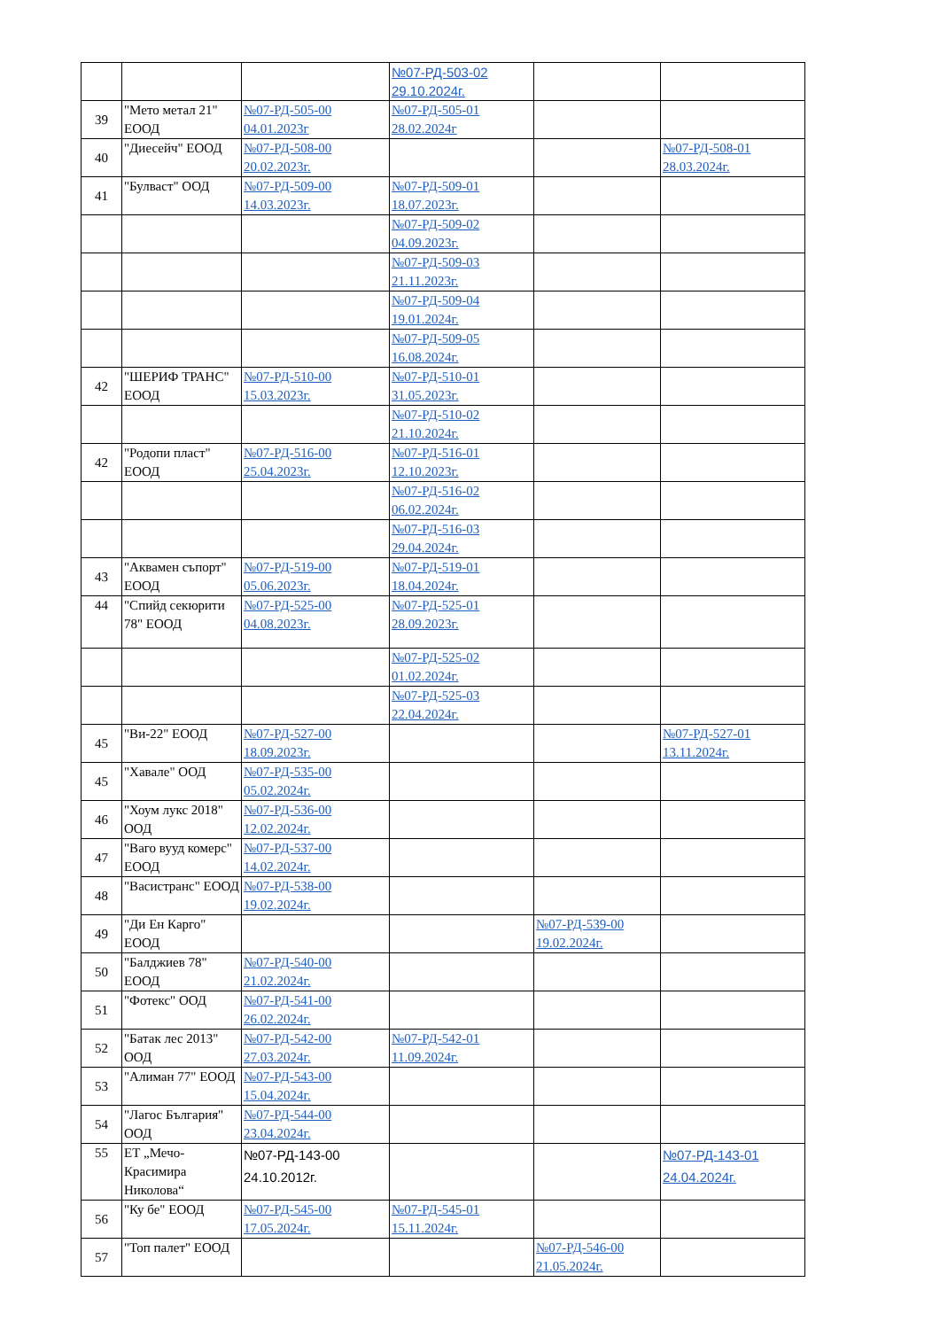| | | | №07-РД-503-02 29.10.2024г. | | |
| 39 | "Мето метал 21" ЕООД | №07-РД-505-00 04.01.2023г | №07-РД-505-01 28.02.2024г | | |
| 40 | "Диесейч" ЕООД | №07-РД-508-00 20.02.2023г. | | | №07-РД-508-01 28.03.2024г. |
| 41 | "Булваст" ООД | №07-РД-509-00 14.03.2023г. | №07-РД-509-01 18.07.2023г. | | |
| | | | №07-РД-509-02 04.09.2023г. | | |
| | | | №07-РД-509-03 21.11.2023г. | | |
| | | | №07-РД-509-04 19.01.2024г. | | |
| | | | №07-РД-509-05 16.08.2024г. | | |
| 42 | "ШЕРИФ ТРАНС" ЕООД | №07-РД-510-00 15.03.2023г. | №07-РД-510-01 31.05.2023г. | | |
| | | | №07-РД-510-02 21.10.2024г. | | |
| 42 | "Родопи пласт" ЕООД | №07-РД-516-00 25.04.2023г. | №07-РД-516-01 12.10.2023г. | | |
| | | | №07-РД-516-02 06.02.2024г. | | |
| | | | №07-РД-516-03 29.04.2024г. | | |
| 43 | "Аквамен съпорт" ЕООД | №07-РД-519-00 05.06.2023г. | №07-РД-519-01 18.04.2024г. | | |
| 44 | "Спийд секюрити 78" ЕООД | №07-РД-525-00 04.08.2023г. | №07-РД-525-01 28.09.2023г. | | |
| | | | №07-РД-525-02 01.02.2024г. | | |
| | | | №07-РД-525-03 22.04.2024г. | | |
| 45 | "Ви-22" ЕООД | №07-РД-527-00 18.09.2023г. | | | №07-РД-527-01 13.11.2024г. |
| 45 | "Хавале" ООД | №07-РД-535-00 05.02.2024г. | | | |
| 46 | "Хоум лукс 2018" ООД | №07-РД-536-00 12.02.2024г. | | | |
| 47 | "Ваго вууд комерс" ЕООД | №07-РД-537-00 14.02.2024г. | | | |
| 48 | "Васистранс" ЕООД | №07-РД-538-00 19.02.2024г. | | | |
| 49 | "Ди Ен Карго" ЕООД | | | №07-РД-539-00 19.02.2024г. | |
| 50 | "Балджиев 78" ЕООД | №07-РД-540-00 21.02.2024г. | | | |
| 51 | "Фотекс" ООД | №07-РД-541-00 26.02.2024г. | | | |
| 52 | "Батак лес 2013" ООД | №07-РД-542-00 27.03.2024г. | №07-РД-542-01 11.09.2024г. | | |
| 53 | "Алиман 77" ЕООД | №07-РД-543-00 15.04.2024г. | | | |
| 54 | "Лагос България" ООД | №07-РД-544-00 23.04.2024г. | | | |
| 55 | ЕТ „Мечо-Красимира Николова“ | №07-РД-143-00 24.10.2012г. | | | №07-РД-143-01 24.04.2024г. |
| 56 | "Ку бе" ЕООД | №07-РД-545-00 17.05.2024г. | №07-РД-545-01 15.11.2024г. | | |
| 57 | "Топ палет" ЕООД | | | №07-РД-546-00 21.05.2024г. | |